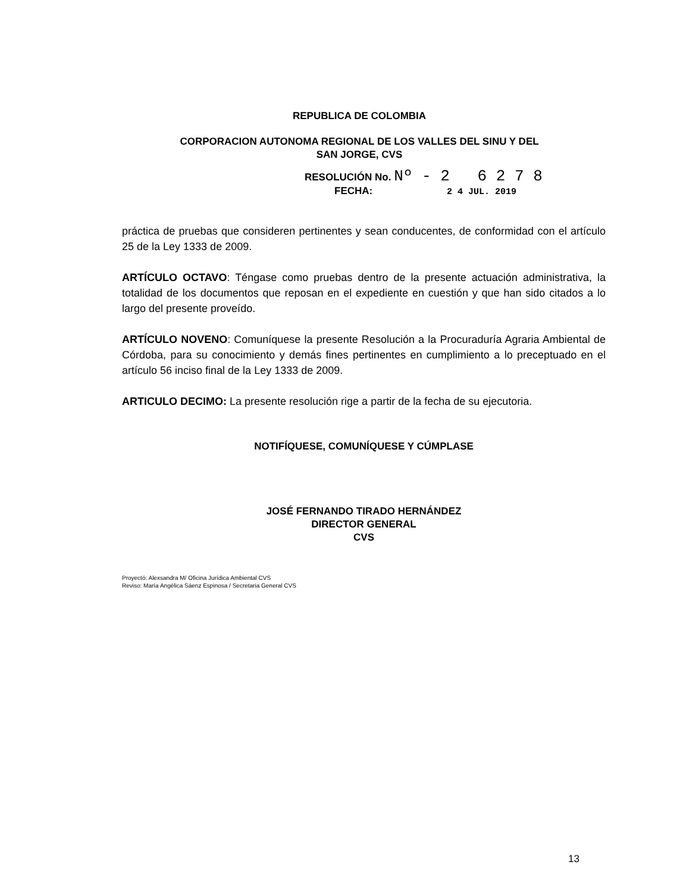REPUBLICA DE COLOMBIA
CORPORACION AUTONOMA REGIONAL DE LOS VALLES DEL SINU Y DEL
SAN JORGE, CVS
RESOLUCIÓN No. Nº - 2 6 2 7 8
FECHA: 2 4 JUL. 2019
práctica de pruebas que consideren pertinentes y sean conducentes, de conformidad con el artículo 25 de la Ley 1333 de 2009.
ARTÍCULO OCTAVO: Téngase como pruebas dentro de la presente actuación administrativa, la totalidad de los documentos que reposan en el expediente en cuestión y que han sido citados a lo largo del presente proveído.
ARTÍCULO NOVENO: Comuníquese la presente Resolución a la Procuraduría Agraria Ambiental de Córdoba, para su conocimiento y demás fines pertinentes en cumplimiento a lo preceptuado en el artículo 56 inciso final de la Ley 1333 de 2009.
ARTICULO DECIMO: La presente resolución rige a partir de la fecha de su ejecutoria.
NOTIFÍQUESE, COMUNÍQUESE Y CÚMPLASE
JOSÉ FERNANDO TIRADO HERNÁNDEZ
DIRECTOR GENERAL
CVS
Proyectó: Alexsandra M/ Oficina Jurídica Ambiental CVS
Reviso: María Angélica Sáenz Espinosa / Secretaria General CVS
13